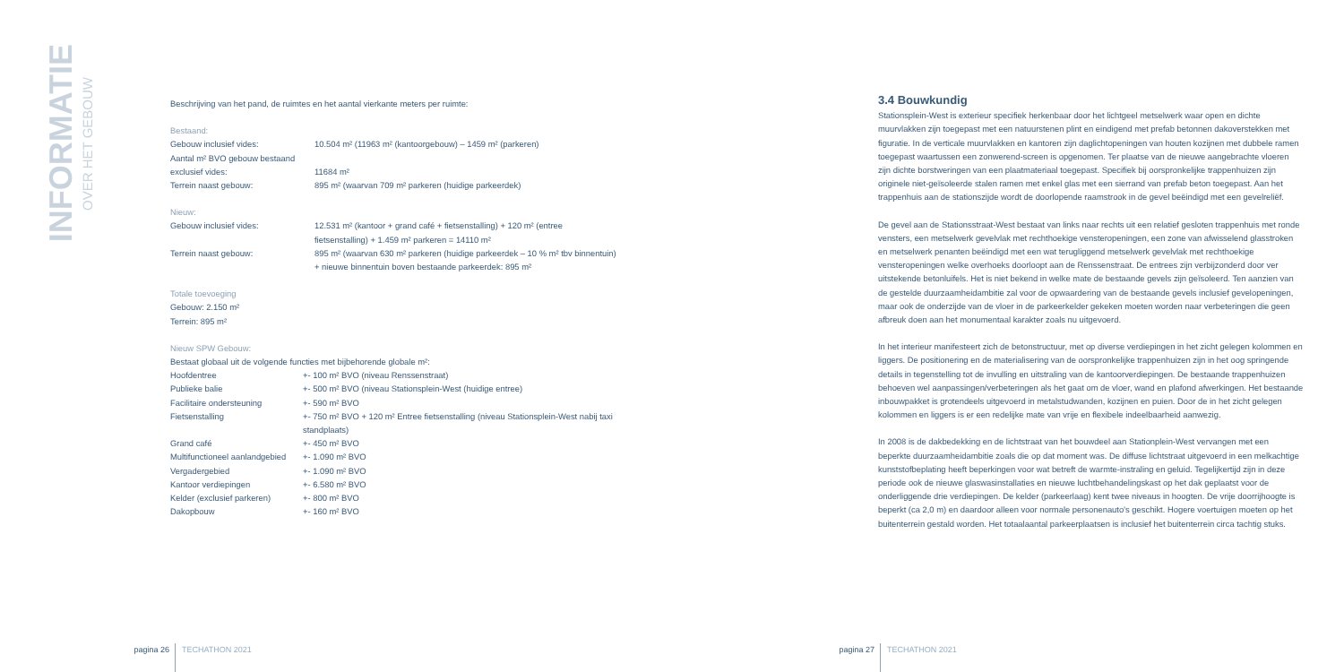INFORMATIE OVER HET GEBOUW
Beschrijving van het pand, de ruimtes en het aantal vierkante meters per ruimte:
Bestaand:
| Gebouw inclusief vides: | 10.504 m² (11963 m² (kantoorgebouw) – 1459 m² (parkeren) |
| Aantal m² BVO gebouw bestaand exclusief vides: | 11684 m² |
| Terrein naast gebouw: | 895 m² (waarvan 709 m² parkeren (huidige parkeerdek) |
Nieuw:
| Gebouw inclusief vides: | 12.531 m² (kantoor + grand café + fietsenstalling) + 120 m² (entree fietsenstalling) + 1.459 m² parkeren = 14110 m² |
| Terrein naast gebouw: | 895 m² (waarvan 630 m² parkeren (huidige parkeerdek – 10 % m² tbv binnentuin) + nieuwe binnentuin boven bestaande parkeerdek: 895 m² |
Totale toevoeging
Gebouw: 2.150 m²
Terrein: 895 m²
Nieuw SPW Gebouw:
Bestaat globaal uit de volgende functies met bijbehorende globale m²:
| Hoofdentree | +- 100 m² BVO (niveau Renssenstraat) |
| Publieke balie | +- 500 m² BVO (niveau Stationsplein-West (huidige entree) |
| Facilitaire ondersteuning | +- 590 m² BVO |
| Fietsenstalling | +- 750 m² BVO + 120 m² Entree fietsenstalling (niveau Stationsplein-West nabij taxi standplaats) |
| Grand café | +- 450 m² BVO |
| Multifunctioneel aanlandgebied | +- 1.090 m² BVO |
| Vergadergebied | +- 1.090 m² BVO |
| Kantoor verdiepingen | +- 6.580 m² BVO |
| Kelder (exclusief parkeren) | +- 800 m² BVO |
| Dakopbouw | +- 160 m² BVO |
3.4 Bouwkundig
Stationsplein-West is exterieur specifiek herkenbaar door het lichtgeel metselwerk waar open en dichte muurvlakken zijn toegepast met een natuurstenen plint en eindigend met prefab betonnen dakoverstekken met figuratie. In de verticale muurvlakken en kantoren zijn daglichtopeningen van houten kozijnen met dubbele ramen toegepast waartussen een zonwerend-screen is opgenomen. Ter plaatse van de nieuwe aangebrachte vloeren zijn dichte borstweringen van een plaatmateriaal toegepast. Specifiek bij oorspronkelijke trappenhuizen zijn originele niet-geïsoleerde stalen ramen met enkel glas met een sierrand van prefab beton toegepast. Aan het trappenhuis aan de stationszijde wordt de doorlopende raamstrook in de gevel beëindigd met een gevelreliëf.
De gevel aan de Stationsstraat-West bestaat van links naar rechts uit een relatief gesloten trappenhuis met ronde vensters, een metselwerk gevelvlak met rechthoekige vensteropeningen, een zone van afwisselend glasstroken en metselwerk penanten beëindigd met een wat terugliggend metselwerk gevelvlak met rechthoekige vensteropeningen welke overhoeks doorloopt aan de Renssenstraat. De entrees zijn verbijzonderd door ver uitstekende betonluifels. Het is niet bekend in welke mate de bestaande gevels zijn geïsoleerd. Ten aanzien van de gestelde duurzaamheidambitie zal voor de opwaardering van de bestaande gevels inclusief gevelopeningen, maar ook de onderzijde van de vloer in de parkeerkelder gekeken moeten worden naar verbeteringen die geen afbreuk doen aan het monumentaal karakter zoals nu uitgevoerd.
In het interieur manifesteert zich de betonstructuur, met op diverse verdiepingen in het zicht gelegen kolommen en liggers. De positionering en de materialisering van de oorspronkelijke trappenhuizen zijn in het oog springende details in tegenstelling tot de invulling en uitstraling van de kantoorverdiepingen. De bestaande trappenhuizen behoeven wel aanpassingen/verbeteringen als het gaat om de vloer, wand en plafond afwerkingen. Het bestaande inbouwpakket is grotendeels uitgevoerd in metalstudwanden, kozijnen en puien. Door de in het zicht gelegen kolommen en liggers is er een redelijke mate van vrije en flexibele indeelbaarheid aanwezig.
In 2008 is de dakbedekking en de lichtstraat van het bouwdeel aan Stationplein-West vervangen met een beperkte duurzaamheidambitie zoals die op dat moment was. De diffuse lichtstraat uitgevoerd in een melkachtige kunststofbeplating heeft beperkingen voor wat betreft de warmte-instraling en geluid. Tegelijkertijd zijn in deze periode ook de nieuwe glaswasinstallaties en nieuwe luchtbehandelingskast op het dak geplaatst voor de onderliggende drie verdiepingen. De kelder (parkeerlaag) kent twee niveaus in hoogten. De vrije doorrijhoogte is beperkt (ca 2,0 m) en daardoor alleen voor normale personenauto’s geschikt. Hogere voertuigen moeten op het buitenterrein gestald worden. Het totaalaantal parkeerplaatsen is inclusief het buitenterrein circa tachtig stuks.
pagina 26
TECHATHON 2021
pagina 27
TECHATHON 2021